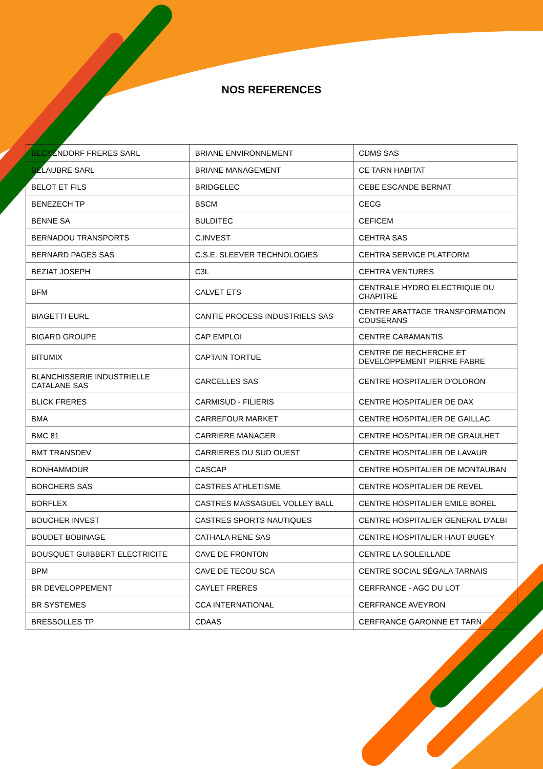NOS REFERENCES
| BECKENDORF FRERES SARL | BRIANE ENVIRONNEMENT | CDMS SAS |
| BELAUBRE SARL | BRIANE MANAGEMENT | CE TARN HABITAT |
| BELOT ET FILS | BRIDGELEC | CEBE ESCANDE BERNAT |
| BENEZECH TP | BSCM | CECG |
| BENNE SA | BULDITEC | CEFICEM |
| BERNADOU TRANSPORTS | C.INVEST | CEHTRA SAS |
| BERNARD PAGES SAS | C.S.E. SLEEVER TECHNOLOGIES | CEHTRA SERVICE PLATFORM |
| BEZIAT JOSEPH | C3L | CEHTRA VENTURES |
| BFM | CALVET ETS | CENTRALE HYDRO ELECTRIQUE DU CHAPITRE |
| BIAGETTI EURL | CANTIE PROCESS INDUSTRIELS SAS | CENTRE ABATTAGE TRANSFORMATION COUSERANS |
| BIGARD GROUPE | CAP EMPLOI | CENTRE CARAMANTIS |
| BITUMIX | CAPTAIN TORTUE | CENTRE DE RECHERCHE ET DEVELOPPEMENT PIERRE FABRE |
| BLANCHISSERIE INDUSTRIELLE CATALANE SAS | CARCELLES SAS | CENTRE HOSPITALIER D’OLORON |
| BLICK FRERES | CARMISUD - FILIERIS | CENTRE HOSPITALIER DE DAX |
| BMA | CARREFOUR MARKET | CENTRE HOSPITALIER DE GAILLAC |
| BMC 81 | CARRIERE MANAGER | CENTRE HOSPITALIER DE GRAULHET |
| BMT TRANSDEV | CARRIERES DU SUD OUEST | CENTRE HOSPITALIER DE LAVAUR |
| BONHAMMOUR | CASCAP | CENTRE HOSPITALIER DE MONTAUBAN |
| BORCHERS SAS | CASTRES ATHLETISME | CENTRE HOSPITALIER DE REVEL |
| BORFLEX | CASTRES MASSAGUEL VOLLEY BALL | CENTRE HOSPITALIER EMILE BOREL |
| BOUCHER INVEST | CASTRES SPORTS NAUTIQUES | CENTRE HOSPITALIER GENERAL D'ALBI |
| BOUDET BOBINAGE | CATHALA RENE SAS | CENTRE HOSPITALIER HAUT BUGEY |
| BOUSQUET GUIBBERT ELECTRICITE | CAVE DE FRONTON | CENTRE LA SOLEILLADE |
| BPM | CAVE DE TECOU SCA | CENTRE SOCIAL SÉGALA TARNAIS |
| BR DEVELOPPEMENT | CAYLET FRERES | CERFRANCE - AGC DU LOT |
| BR SYSTEMES | CCA INTERNATIONAL | CERFRANCE AVEYRON |
| BRESSOLLES TP | CDAAS | CERFRANCE GARONNE ET TARN |